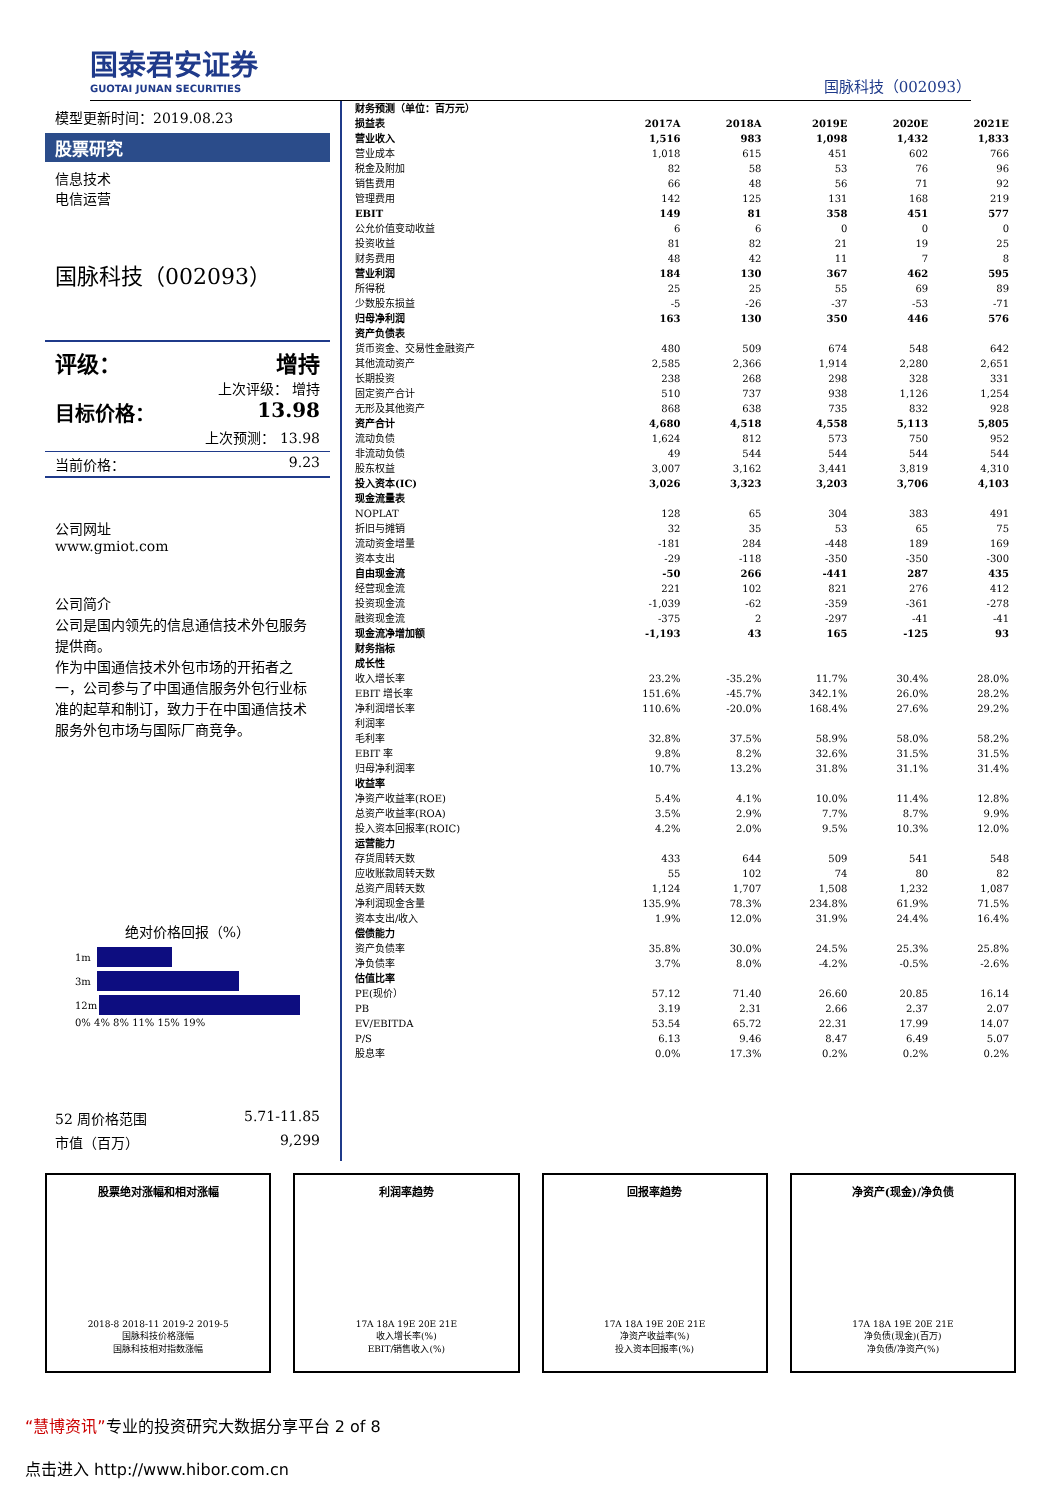国泰君安证券
GUOTAI JUNAN SECURITIES
国脉科技（002093）
模型更新时间：2019.08.23
股票研究
信息技术
电信运营
国脉科技（002093）
评级： 增持
上次评级： 增持
目标价格： 13.98
上次预测： 13.98
当前价格： 9.23
公司网址
www.gmiot.com
公司简介
公司是国内领先的信息通信技术外包服务提供商。
作为中国通信技术外包市场的开拓者之一，公司参与了中国通信服务外包行业标准的起草和制订，致力于在中国通信技术服务外包市场与国际厂商竞争。
绝对价格回报（%）
1m
3m
12m
0% 4% 8% 11% 15% 19%
52 周价格范围 5.71-11.85
市值（百万） 9,299
| 财务预测（单位：百万元） | | | | | |
| 损益表 | 2017A | 2018A | 2019E | 2020E | 2021E |
| 营业收入 | 1,516 | 983 | 1,098 | 1,432 | 1,833 |
| 营业成本 | 1,018 | 615 | 451 | 602 | 766 |
| 税金及附加 | 82 | 58 | 53 | 76 | 96 |
| 销售费用 | 66 | 48 | 56 | 71 | 92 |
| 管理费用 | 142 | 125 | 131 | 168 | 219 |
| EBIT | 149 | 81 | 358 | 451 | 577 |
| 公允价值变动收益 | 6 | 6 | 0 | 0 | 0 |
| 投资收益 | 81 | 82 | 21 | 19 | 25 |
| 财务费用 | 48 | 42 | 11 | 7 | 8 |
| 营业利润 | 184 | 130 | 367 | 462 | 595 |
| 所得税 | 25 | 25 | 55 | 69 | 89 |
| 少数股东损益 | -5 | -26 | -37 | -53 | -71 |
| 归母净利润 | 163 | 130 | 350 | 446 | 576 |
| 资产负债表 | | | | | |
| 货币资金、交易性金融资产 | 480 | 509 | 674 | 548 | 642 |
| 其他流动资产 | 2,585 | 2,366 | 1,914 | 2,280 | 2,651 |
| 长期投资 | 238 | 268 | 298 | 328 | 331 |
| 固定资产合计 | 510 | 737 | 938 | 1,126 | 1,254 |
| 无形及其他资产 | 868 | 638 | 735 | 832 | 928 |
| 资产合计 | 4,680 | 4,518 | 4,558 | 5,113 | 5,805 |
| 流动负债 | 1,624 | 812 | 573 | 750 | 952 |
| 非流动负债 | 49 | 544 | 544 | 544 | 544 |
| 股东权益 | 3,007 | 3,162 | 3,441 | 3,819 | 4,310 |
| 投入资本(IC) | 3,026 | 3,323 | 3,203 | 3,706 | 4,103 |
| 现金流量表 | | | | | |
| NOPLAT | 128 | 65 | 304 | 383 | 491 |
| 折旧与摊销 | 32 | 35 | 53 | 65 | 75 |
| 流动资金增量 | -181 | 284 | -448 | 189 | 169 |
| 资本支出 | -29 | -118 | -350 | -350 | -300 |
| 自由现金流 | -50 | 266 | -441 | 287 | 435 |
| 经营现金流 | 221 | 102 | 821 | 276 | 412 |
| 投资现金流 | -1,039 | -62 | -359 | -361 | -278 |
| 融资现金流 | -375 | 2 | -297 | -41 | -41 |
| 现金流净增加额 | -1,193 | 43 | 165 | -125 | 93 |
| 财务指标 | | | | | |
| 成长性 | | | | | |
| 收入增长率 | 23.2% | -35.2% | 11.7% | 30.4% | 28.0% |
| EBIT 增长率 | 151.6% | -45.7% | 342.1% | 26.0% | 28.2% |
| 净利润增长率 | 110.6% | -20.0% | 168.4% | 27.6% | 29.2% |
| 利润率 | | | | | |
| 毛利率 | 32.8% | 37.5% | 58.9% | 58.0% | 58.2% |
| EBIT 率 | 9.8% | 8.2% | 32.6% | 31.5% | 31.5% |
| 归母净利润率 | 10.7% | 13.2% | 31.8% | 31.1% | 31.4% |
| 收益率 | | | | | |
| 净资产收益率(ROE) | 5.4% | 4.1% | 10.0% | 11.4% | 12.8% |
| 总资产收益率(ROA) | 3.5% | 2.9% | 7.7% | 8.7% | 9.9% |
| 投入资本回报率(ROIC) | 4.2% | 2.0% | 9.5% | 10.3% | 12.0% |
| 运营能力 | | | | | |
| 存货周转天数 | 433 | 644 | 509 | 541 | 548 |
| 应收账款周转天数 | 55 | 102 | 74 | 80 | 82 |
| 总资产周转天数 | 1,124 | 1,707 | 1,508 | 1,232 | 1,087 |
| 净利润现金含量 | 135.9% | 78.3% | 234.8% | 61.9% | 71.5% |
| 资本支出/收入 | 1.9% | 12.0% | 31.9% | 24.4% | 16.4% |
| 偿债能力 | | | | | |
| 资产负债率 | 35.8% | 30.0% | 24.5% | 25.3% | 25.8% |
| 净负债率 | 3.7% | 8.0% | -4.2% | -0.5% | -2.6% |
| 估值比率 | | | | | |
| PE(现价） | 57.12 | 71.40 | 26.60 | 20.85 | 16.14 |
| PB | 3.19 | 2.31 | 2.66 | 2.37 | 2.07 |
| EV/EBITDA | 53.54 | 65.72 | 22.31 | 17.99 | 14.07 |
| P/S | 6.13 | 9.46 | 8.47 | 6.49 | 5.07 |
| 股息率 | 0.0% | 17.3% | 0.2% | 0.2% | 0.2% |
股票绝对涨幅和相对涨幅
2018-8 2018-11 2019-2 2019-5
国脉科技价格涨幅
国脉科技相对指数涨幅
利润率趋势
17A 18A 19E 20E 21E
收入增长率(%)
EBIT/销售收入(%)
回报率趋势
17A 18A 19E 20E 21E
净资产收益率(%)
投入资本回报率(%)
净资产(现金)/净负债
17A 18A 19E 20E 21E
净负债(现金)(百万)
净负债/净资产(%)
“慧博资讯”专业的投资研究大数据分享平台 2 of 8
点击进入 http://www.hibor.com.cn